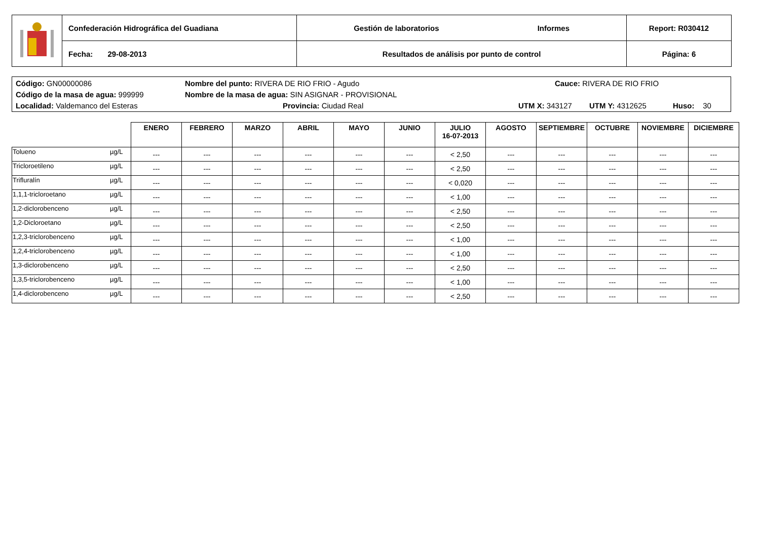| | Confederación Hidrográfica del Guadiana | Gestión de laboratorios Informes | Report: R030412 |
| | Fecha: 29-08-2013 | Resultados de análisis por punto de control | Página: 6 |
Código: GN00000086 Nombre del punto: RIVERA DE RIO FRIO - Agudo Cauce: RIVERA DE RIO FRIO
Código de la masa de agua: 999999 Nombre de la masa de agua: SIN ASIGNAR - PROVISIONAL
Localidad: Valdemanco del Esteras Provincia: Ciudad Real UTM X: 343127 UTM Y: 4312625 Huso: 30
| | | ENERO | FEBRERO | MARZO | ABRIL | MAYO | JUNIO | JULIO 16-07-2013 | AGOSTO | SEPTIEMBRE | OCTUBRE | NOVIEMBRE | DICIEMBRE |
| Tolueno | µg/L | --- | --- | --- | --- | --- | --- | < 2,50 | --- | --- | --- | --- | --- |
| Tricloroetileno | µg/L | --- | --- | --- | --- | --- | --- | < 2,50 | --- | --- | --- | --- | --- |
| Trifluralín | µg/L | --- | --- | --- | --- | --- | --- | < 0,020 | --- | --- | --- | --- | --- |
| 1,1,1-tricloroetano | µg/L | --- | --- | --- | --- | --- | --- | < 1,00 | --- | --- | --- | --- | --- |
| 1,2-diclorobenceno | µg/L | --- | --- | --- | --- | --- | --- | < 2,50 | --- | --- | --- | --- | --- |
| 1,2-Dicloroetano | µg/L | --- | --- | --- | --- | --- | --- | < 2,50 | --- | --- | --- | --- | --- |
| 1,2,3-triclorobenceno | µg/L | --- | --- | --- | --- | --- | --- | < 1,00 | --- | --- | --- | --- | --- |
| 1,2,4-triclorobenceno | µg/L | --- | --- | --- | --- | --- | --- | < 1,00 | --- | --- | --- | --- | --- |
| 1,3-diclorobenceno | µg/L | --- | --- | --- | --- | --- | --- | < 2,50 | --- | --- | --- | --- | --- |
| 1,3,5-triclorobenceno | µg/L | --- | --- | --- | --- | --- | --- | < 1,00 | --- | --- | --- | --- | --- |
| 1,4-diclorobenceno | µg/L | --- | --- | --- | --- | --- | --- | < 2,50 | --- | --- | --- | --- | --- |